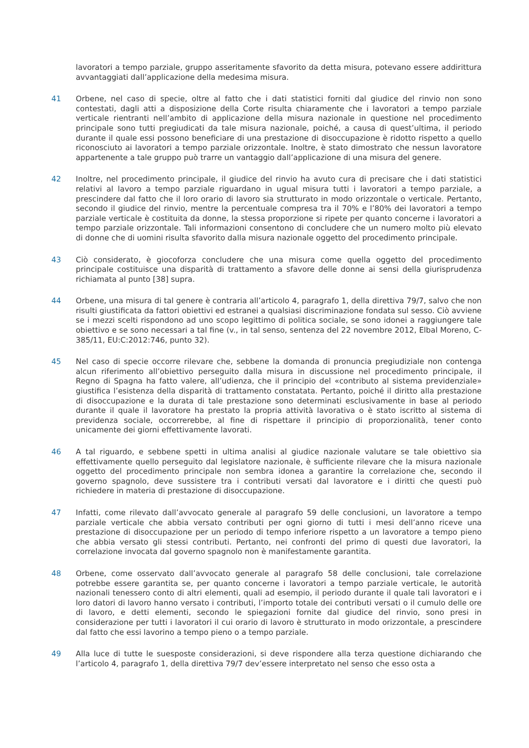lavoratori a tempo parziale, gruppo asseritamente sfavorito da detta misura, potevano essere addirittura avvantaggiati dall’applicazione della medesima misura.
41 Orbene, nel caso di specie, oltre al fatto che i dati statistici forniti dal giudice del rinvio non sono contestati, dagli atti a disposizione della Corte risulta chiaramente che i lavoratori a tempo parziale verticale rientranti nell’ambito di applicazione della misura nazionale in questione nel procedimento principale sono tutti pregiudicati da tale misura nazionale, poiché, a causa di quest’ultima, il periodo durante il quale essi possono beneficiare di una prestazione di disoccupazione è ridotto rispetto a quello riconosciuto ai lavoratori a tempo parziale orizzontale. Inoltre, è stato dimostrato che nessun lavoratore appartenente a tale gruppo può trarre un vantaggio dall’applicazione di una misura del genere.
42 Inoltre, nel procedimento principale, il giudice del rinvio ha avuto cura di precisare che i dati statistici relativi al lavoro a tempo parziale riguardano in ugual misura tutti i lavoratori a tempo parziale, a prescindere dal fatto che il loro orario di lavoro sia strutturato in modo orizzontale o verticale. Pertanto, secondo il giudice del rinvio, mentre la percentuale compresa tra il 70% e l’80% dei lavoratori a tempo parziale verticale è costituita da donne, la stessa proporzione si ripete per quanto concerne i lavoratori a tempo parziale orizzontale. Tali informazioni consentono di concludere che un numero molto più elevato di donne che di uomini risulta sfavorito dalla misura nazionale oggetto del procedimento principale.
43 Ciò considerato, è giocoforza concludere che una misura come quella oggetto del procedimento principale costituisce una disparità di trattamento a sfavore delle donne ai sensi della giurisprudenza richiamata al punto [38] supra.
44 Orbene, una misura di tal genere è contraria all’articolo 4, paragrafo 1, della direttiva 79/7, salvo che non risulti giustificata da fattori obiettivi ed estranei a qualsiasi discriminazione fondata sul sesso. Ciò avviene se i mezzi scelti rispondono ad uno scopo legittimo di politica sociale, se sono idonei a raggiungere tale obiettivo e se sono necessari a tal fine (v., in tal senso, sentenza del 22 novembre 2012, Elbal Moreno, C-385/11, EU:C:2012:746, punto 32).
45 Nel caso di specie occorre rilevare che, sebbene la domanda di pronuncia pregiudiziale non contenga alcun riferimento all’obiettivo perseguito dalla misura in discussione nel procedimento principale, il Regno di Spagna ha fatto valere, all’udienza, che il principio del «contributo al sistema previdenziale» giustifica l’esistenza della disparità di trattamento constatata. Pertanto, poiché il diritto alla prestazione di disoccupazione e la durata di tale prestazione sono determinati esclusivamente in base al periodo durante il quale il lavoratore ha prestato la propria attività lavorativa o è stato iscritto al sistema di previdenza sociale, occorrerebbe, al fine di rispettare il principio di proporzionalità, tener conto unicamente dei giorni effettivamente lavorati.
46 A tal riguardo, e sebbene spetti in ultima analisi al giudice nazionale valutare se tale obiettivo sia effettivamente quello perseguito dal legislatore nazionale, è sufficiente rilevare che la misura nazionale oggetto del procedimento principale non sembra idonea a garantire la correlazione che, secondo il governo spagnolo, deve sussistere tra i contributi versati dal lavoratore e i diritti che questi può richiedere in materia di prestazione di disoccupazione.
47 Infatti, come rilevato dall’avvocato generale al paragrafo 59 delle conclusioni, un lavoratore a tempo parziale verticale che abbia versato contributi per ogni giorno di tutti i mesi dell’anno riceve una prestazione di disoccupazione per un periodo di tempo inferiore rispetto a un lavoratore a tempo pieno che abbia versato gli stessi contributi. Pertanto, nei confronti del primo di questi due lavoratori, la correlazione invocata dal governo spagnolo non è manifestamente garantita.
48 Orbene, come osservato dall’avvocato generale al paragrafo 58 delle conclusioni, tale correlazione potrebbe essere garantita se, per quanto concerne i lavoratori a tempo parziale verticale, le autorità nazionali tenessero conto di altri elementi, quali ad esempio, il periodo durante il quale tali lavoratori e i loro datori di lavoro hanno versato i contributi, l’importo totale dei contributi versati o il cumulo delle ore di lavoro, e detti elementi, secondo le spiegazioni fornite dal giudice del rinvio, sono presi in considerazione per tutti i lavoratori il cui orario di lavoro è strutturato in modo orizzontale, a prescindere dal fatto che essi lavorino a tempo pieno o a tempo parziale.
49 Alla luce di tutte le suesposte considerazioni, si deve rispondere alla terza questione dichiarando che l’articolo 4, paragrafo 1, della direttiva 79/7 dev’essere interpretato nel senso che esso osta a